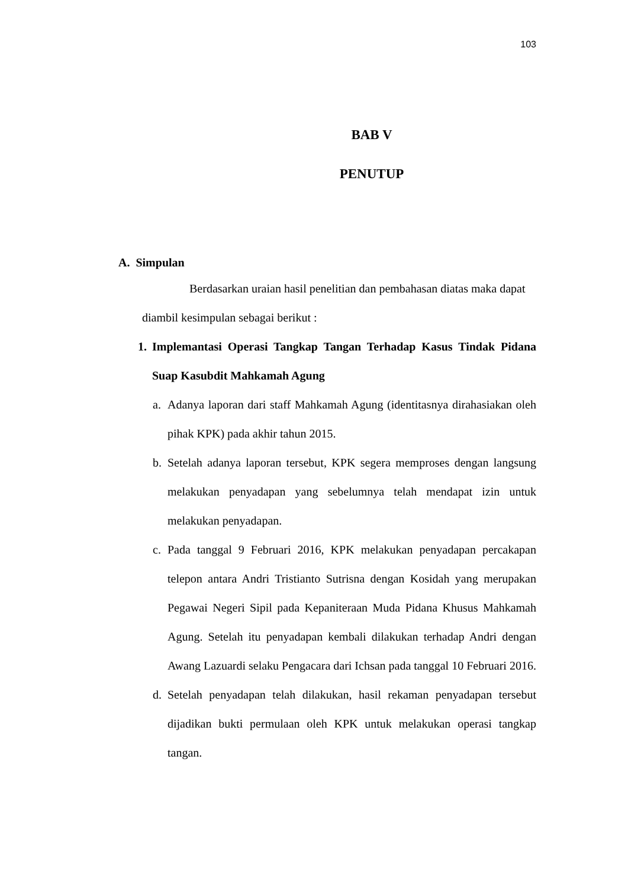103
BAB V
PENUTUP
A. Simpulan
Berdasarkan uraian hasil penelitian dan pembahasan diatas maka dapat
diambil kesimpulan sebagai berikut :
1. Implemantasi Operasi Tangkap Tangan Terhadap Kasus Tindak Pidana Suap Kasubdit Mahkamah Agung
a. Adanya laporan dari staff Mahkamah Agung (identitasnya dirahasiakan oleh pihak KPK) pada akhir tahun 2015.
b. Setelah adanya laporan tersebut, KPK segera memproses dengan langsung melakukan penyadapan yang sebelumnya telah mendapat izin untuk melakukan penyadapan.
c. Pada tanggal 9 Februari 2016, KPK melakukan penyadapan percakapan telepon antara Andri Tristianto Sutrisna dengan Kosidah yang merupakan Pegawai Negeri Sipil pada Kepaniteraan Muda Pidana Khusus Mahkamah Agung. Setelah itu penyadapan kembali dilakukan terhadap Andri dengan Awang Lazuardi selaku Pengacara dari Ichsan pada tanggal 10 Februari 2016.
d. Setelah penyadapan telah dilakukan, hasil rekaman penyadapan tersebut dijadikan bukti permulaan oleh KPK untuk melakukan operasi tangkap tangan.